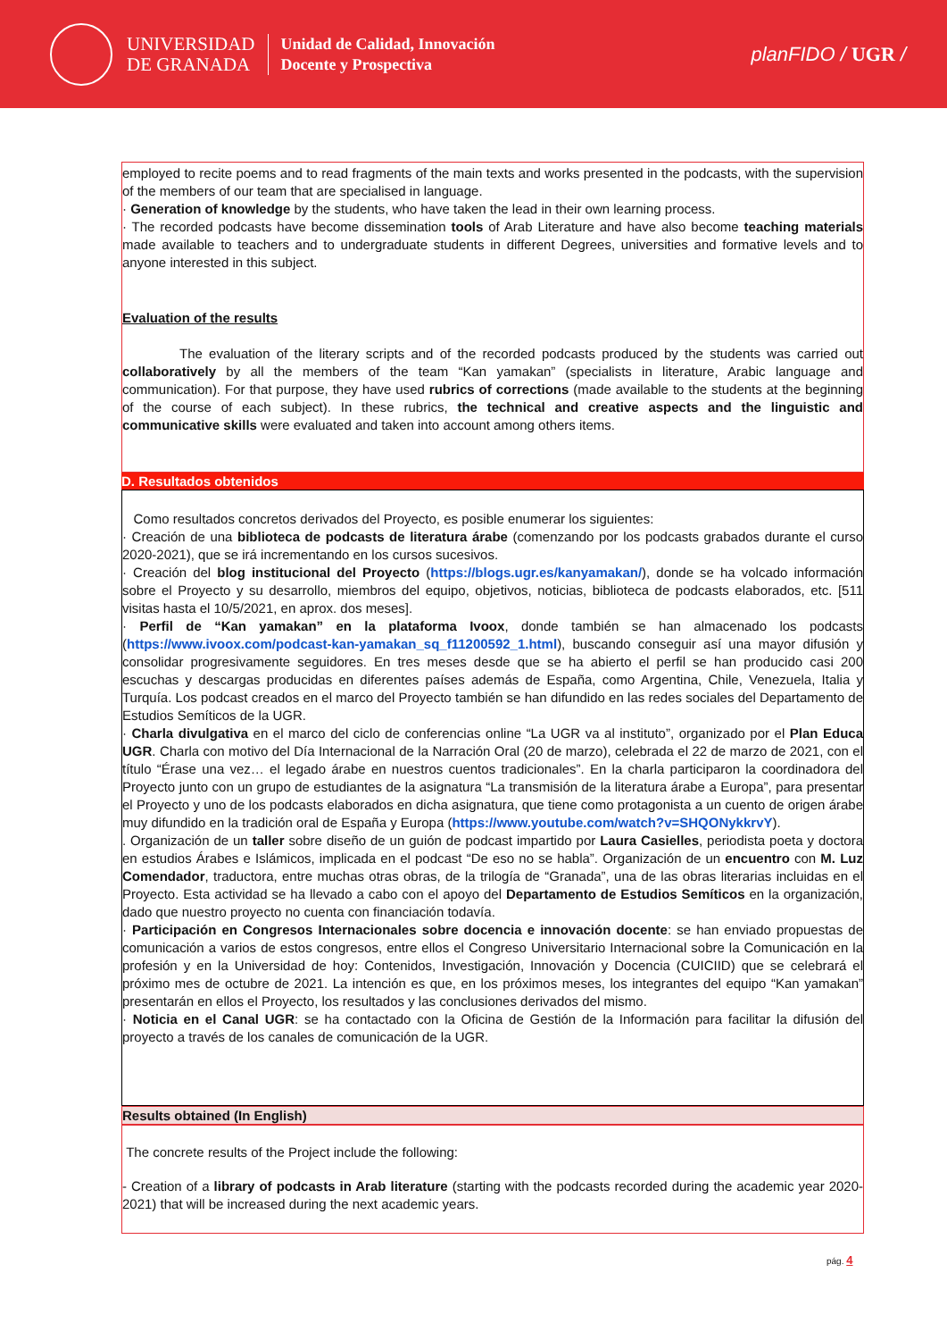UNIVERSIDAD
DE GRANADA
Unidad de Calidad, Innovación
Docente y Prospectiva
planFIDO / UGR /
employed to recite poems and to read fragments of the main texts and works presented in the podcasts, with the supervision of the members of our team that are specialised in language.
· Generation of knowledge by the students, who have taken the lead in their own learning process.
· The recorded podcasts have become dissemination tools of Arab Literature and have also become teaching materials made available to teachers and to undergraduate students in different Degrees, universities and formative levels and to anyone interested in this subject.
Evaluation of the results
The evaluation of the literary scripts and of the recorded podcasts produced by the students was carried out collaboratively by all the members of the team “Kan yamakan” (specialists in literature, Arabic language and communication). For that purpose, they have used rubrics of corrections (made available to the students at the beginning of the course of each subject). In these rubrics, the technical and creative aspects and the linguistic and communicative skills were evaluated and taken into account among others items.
D. Resultados obtenidos
Como resultados concretos derivados del Proyecto, es posible enumerar los siguientes:
· Creación de una biblioteca de podcasts de literatura árabe (comenzando por los podcasts grabados durante el curso 2020-2021), que se irá incrementando en los cursos sucesivos.
· Creación del blog institucional del Proyecto (https://blogs.ugr.es/kanyamakan/), donde se ha volcado información sobre el Proyecto y su desarrollo, miembros del equipo, objetivos, noticias, biblioteca de podcasts elaborados, etc. [511 visitas hasta el 10/5/2021, en aprox. dos meses].
· Perfil de “Kan yamakan” en la plataforma Ivoox, donde también se han almacenado los podcasts (https://www.ivoox.com/podcast-kan-yamakan_sq_f11200592_1.html), buscando conseguir así una mayor difusión y consolidar progresivamente seguidores. En tres meses desde que se ha abierto el perfil se han producido casi 200 escuchas y descargas producidas en diferentes países además de España, como Argentina, Chile, Venezuela, Italia y Turquía. Los podcast creados en el marco del Proyecto también se han difundido en las redes sociales del Departamento de Estudios Semíticos de la UGR.
· Charla divulgativa en el marco del ciclo de conferencias online “La UGR va al instituto”, organizado por el Plan Educa UGR. Charla con motivo del Día Internacional de la Narración Oral (20 de marzo), celebrada el 22 de marzo de 2021, con el título “Érase una vez… el legado árabe en nuestros cuentos tradicionales”. En la charla participaron la coordinadora del Proyecto junto con un grupo de estudiantes de la asignatura “La transmisión de la literatura árabe a Europa”, para presentar el Proyecto y uno de los podcasts elaborados en dicha asignatura, que tiene como protagonista a un cuento de origen árabe muy difundido en la tradición oral de España y Europa (https://www.youtube.com/watch?v=SHQONykkrvY).
. Organización de un taller sobre diseño de un guión de podcast impartido por Laura Casielles, periodista poeta y doctora en estudios Árabes e Islámicos, implicada en el podcast “De eso no se habla”. Organización de un encuentro con M. Luz Comendador, traductora, entre muchas otras obras, de la trilogía de “Granada”, una de las obras literarias incluidas en el Proyecto. Esta actividad se ha llevado a cabo con el apoyo del Departamento de Estudios Semíticos en la organización, dado que nuestro proyecto no cuenta con financiación todavía.
· Participación en Congresos Internacionales sobre docencia e innovación docente: se han enviado propuestas de comunicación a varios de estos congresos, entre ellos el Congreso Universitario Internacional sobre la Comunicación en la profesión y en la Universidad de hoy: Contenidos, Investigación, Innovación y Docencia (CUICIID) que se celebrará el próximo mes de octubre de 2021. La intención es que, en los próximos meses, los integrantes del equipo “Kan yamakan” presentarán en ellos el Proyecto, los resultados y las conclusiones derivados del mismo.
· Noticia en el Canal UGR: se ha contactado con la Oficina de Gestión de la Información para facilitar la difusión del proyecto a través de los canales de comunicación de la UGR.
Results obtained (In English)
The concrete results of the Project include the following:
- Creation of a library of podcasts in Arab literature (starting with the podcasts recorded during the academic year 2020-2021) that will be increased during the next academic years.
pág. 4